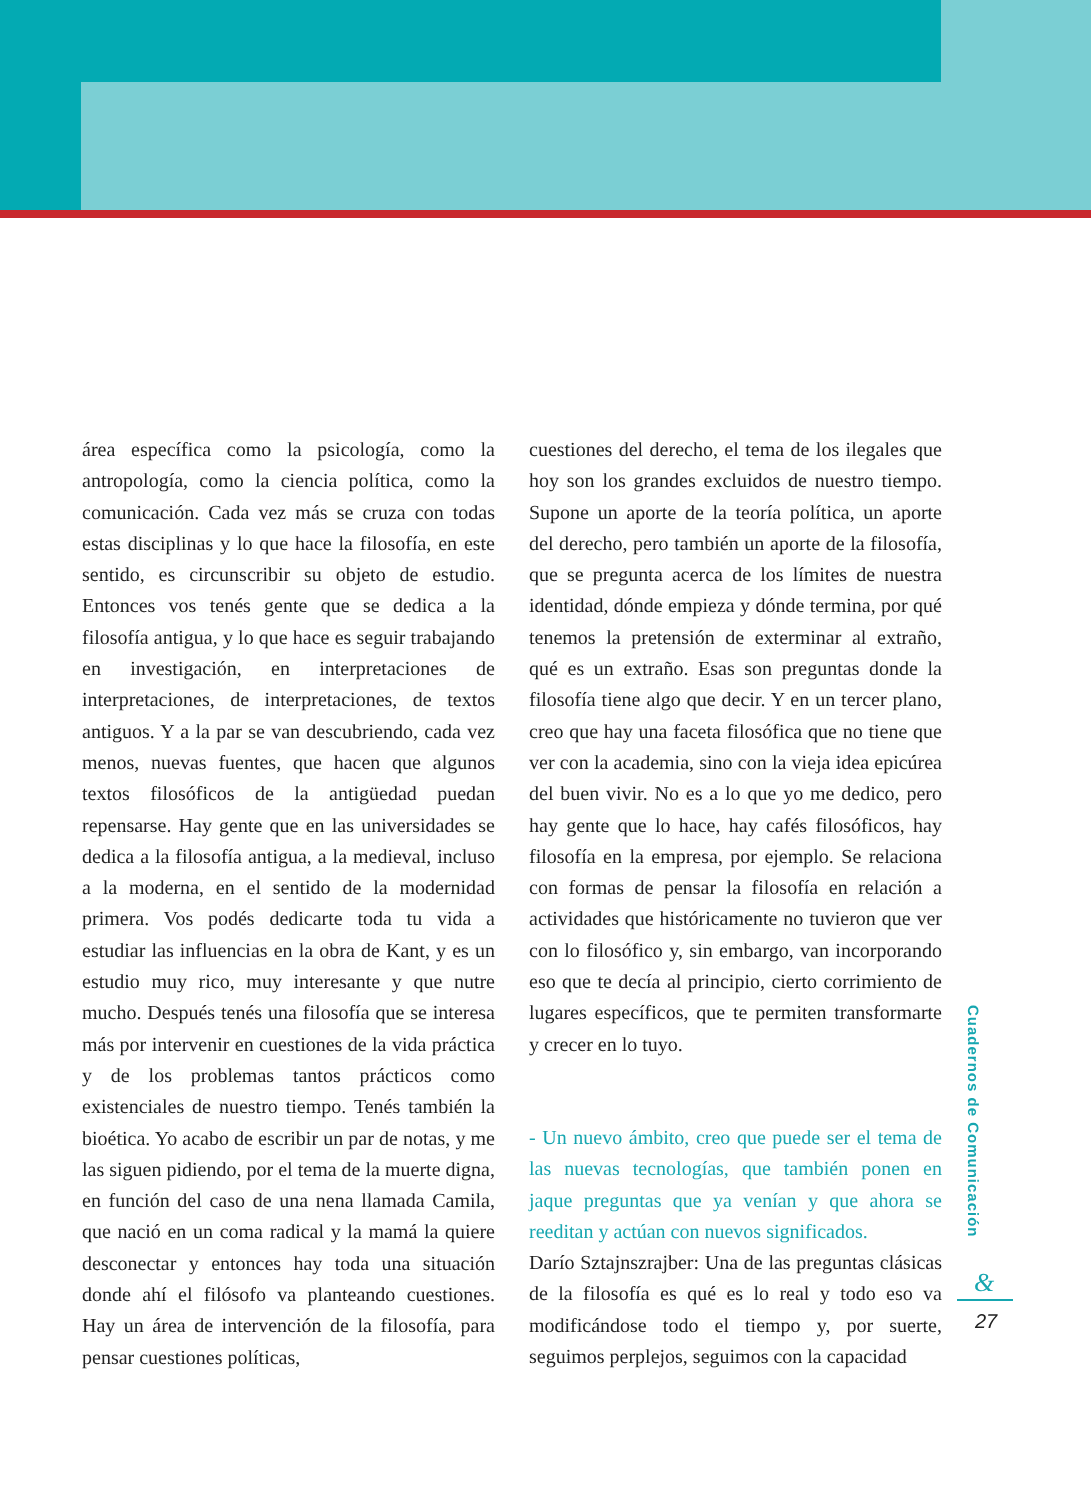área específica como la psicología, como la antropología, como la ciencia política, como la comunicación. Cada vez más se cruza con todas estas disciplinas y lo que hace la filosofía, en este sentido, es circunscribir su objeto de estudio. Entonces vos tenés gente que se dedica a la filosofía antigua, y lo que hace es seguir trabajando en investigación, en interpretaciones de interpretaciones, de interpretaciones, de textos antiguos. Y a la par se van descubriendo, cada vez menos, nuevas fuentes, que hacen que algunos textos filosóficos de la antigüedad puedan repensarse. Hay gente que en las universidades se dedica a la filosofía antigua, a la medieval, incluso a la moderna, en el sentido de la modernidad primera. Vos podés dedicarte toda tu vida a estudiar las influencias en la obra de Kant, y es un estudio muy rico, muy interesante y que nutre mucho. Después tenés una filosofía que se interesa más por intervenir en cuestiones de la vida práctica y de los problemas tantos prácticos como existenciales de nuestro tiempo. Tenés también la bioética. Yo acabo de escribir un par de notas, y me las siguen pidiendo, por el tema de la muerte digna, en función del caso de una nena llamada Camila, que nació en un coma radical y la mamá la quiere desconectar y entonces hay toda una situación donde ahí el filósofo va planteando cuestiones. Hay un área de intervención de la filosofía, para pensar cuestiones políticas,
cuestiones del derecho, el tema de los ilegales que hoy son los grandes excluidos de nuestro tiempo. Supone un aporte de la teoría política, un aporte del derecho, pero también un aporte de la filosofía, que se pregunta acerca de los límites de nuestra identidad, dónde empieza y dónde termina, por qué tenemos la pretensión de exterminar al extraño, qué es un extraño. Esas son preguntas donde la filosofía tiene algo que decir. Y en un tercer plano, creo que hay una faceta filosófica que no tiene que ver con la academia, sino con la vieja idea epicúrea del buen vivir. No es a lo que yo me dedico, pero hay gente que lo hace, hay cafés filosóficos, hay filosofía en la empresa, por ejemplo. Se relaciona con formas de pensar la filosofía en relación a actividades que históricamente no tuvieron que ver con lo filosófico y, sin embargo, van incorporando eso que te decía al principio, cierto corrimiento de lugares específicos, que te permiten transformarte y crecer en lo tuyo.
- Un nuevo ámbito, creo que puede ser el tema de las nuevas tecnologías, que también ponen en jaque preguntas que ya venían y que ahora se reeditan y actúan con nuevos significados.
Darío Sztajnszrajber: Una de las preguntas clásicas de la filosofía es qué es lo real y todo eso va modificándose todo el tiempo y, por suerte, seguimos perplejos, seguimos con la capacidad
Cuadernos de Comunicación
&
27